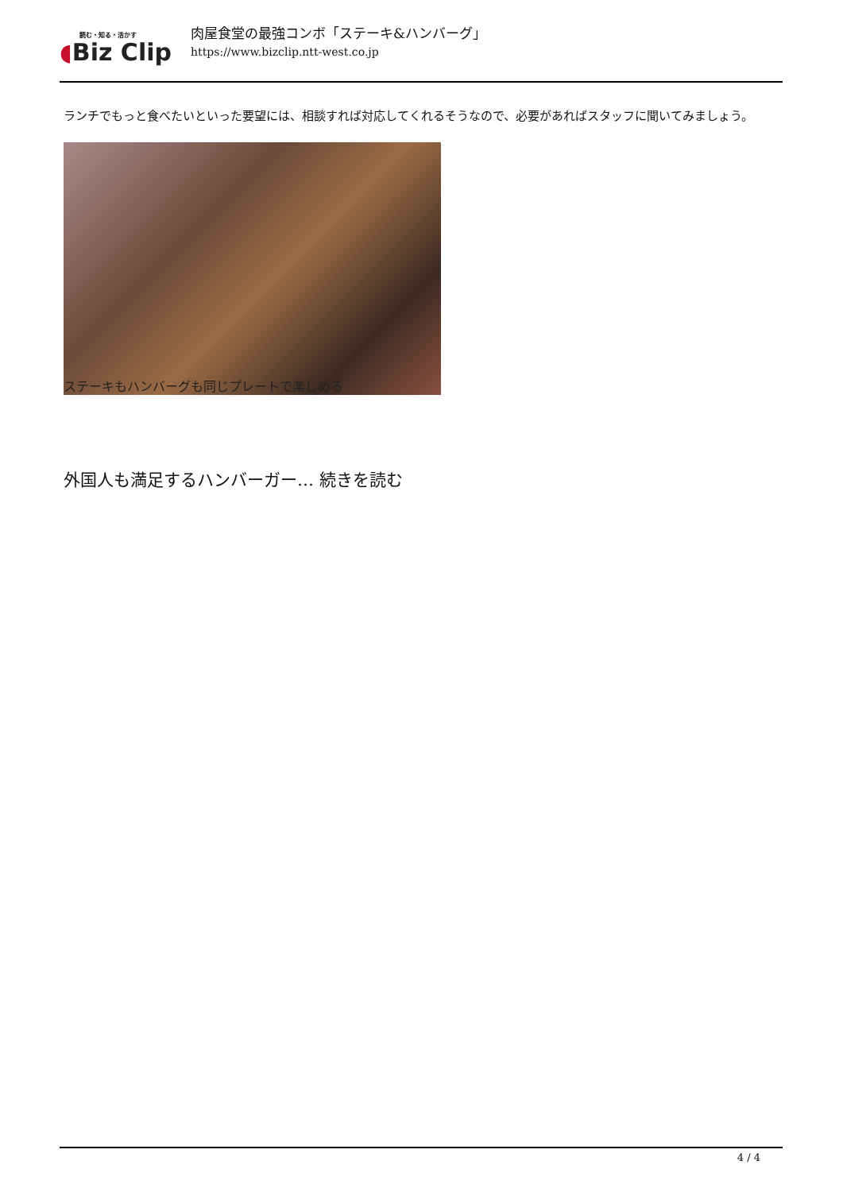読む・知る・活かす
◖Biz Clip
肉屋食堂の最強コンボ「ステーキ&ハンバーグ」
https://www.bizclip.ntt-west.co.jp
ランチでもっと食べたいといった要望には、相談すれば対応してくれるそうなので、必要があればスタッフに聞いてみましょう。
ステーキもハンバーグも同じプレートで楽しめる
外国人も満足するハンバーガー… 続きを読む
4 / 4